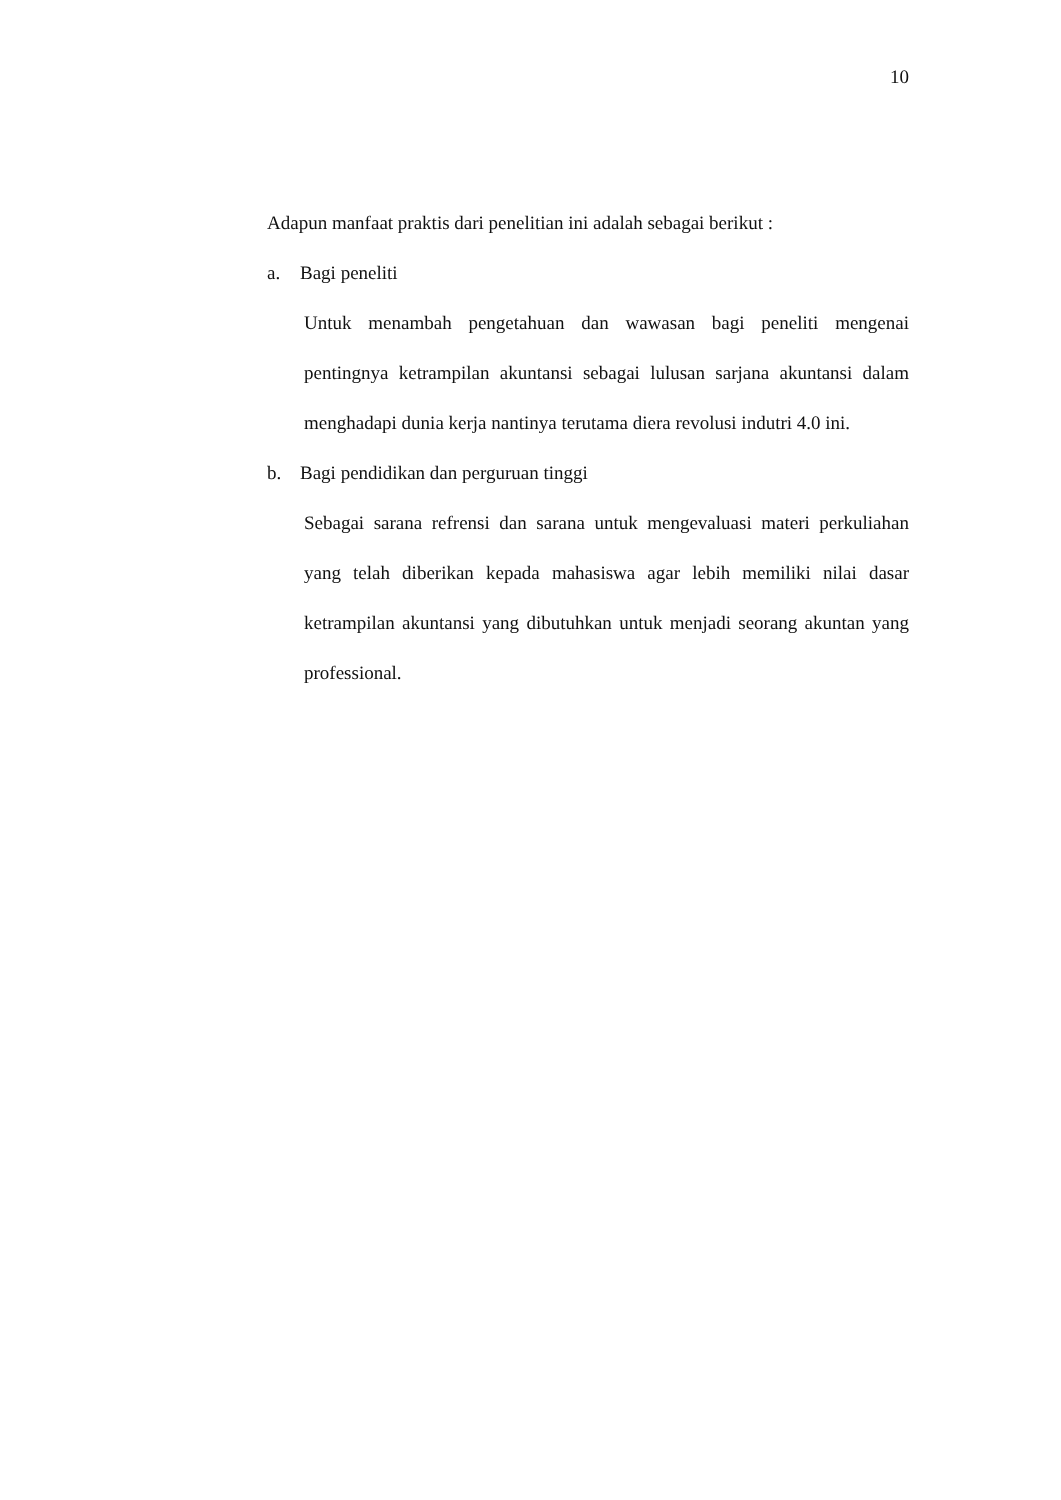10
Adapun manfaat praktis dari penelitian ini adalah sebagai berikut :
a. Bagi peneliti
Untuk menambah pengetahuan dan wawasan bagi peneliti mengenai pentingnya ketrampilan akuntansi sebagai lulusan sarjana akuntansi dalam menghadapi dunia kerja nantinya terutama diera revolusi indutri 4.0 ini.
b. Bagi pendidikan dan perguruan tinggi
Sebagai sarana refrensi dan sarana untuk mengevaluasi materi perkuliahan yang telah diberikan kepada mahasiswa agar lebih memiliki nilai dasar ketrampilan akuntansi yang dibutuhkan untuk menjadi seorang akuntan yang professional.